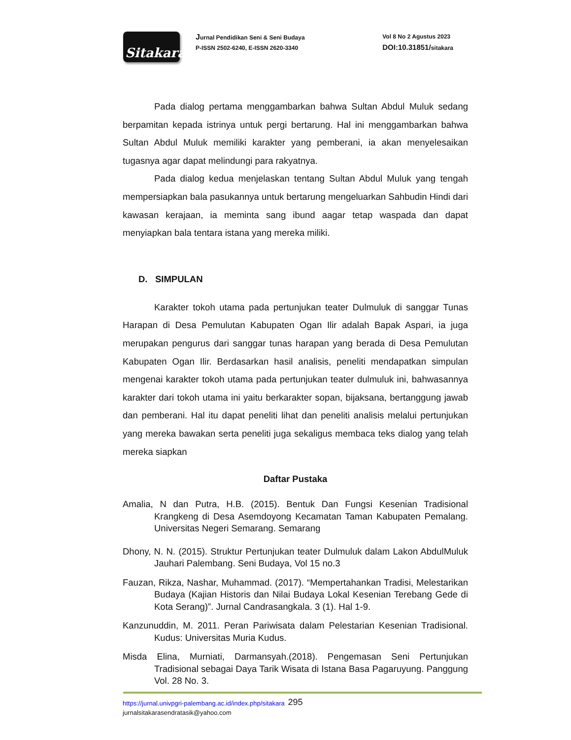Sitakara
Jurnal Pendidikan Seni & Seni Budaya
P-ISSN 2502-6240, E-ISSN 2620-3340
Vol 8 No 2 Agustus 2023
DOI:10.31851/sitakara
Pada dialog pertama menggambarkan bahwa Sultan Abdul Muluk sedang berpamitan kepada istrinya untuk pergi bertarung. Hal ini menggambarkan bahwa Sultan Abdul Muluk memiliki karakter yang pemberani, ia akan menyelesaikan tugasnya agar dapat melindungi para rakyatnya.
Pada dialog kedua menjelaskan tentang Sultan Abdul Muluk yang tengah mempersiapkan bala pasukannya untuk bertarung mengeluarkan Sahbudin Hindi dari kawasan kerajaan, ia meminta sang ibund aagar tetap waspada dan dapat menyiapkan bala tentara istana yang mereka miliki.
D. SIMPULAN
Karakter tokoh utama pada pertunjukan teater Dulmuluk di sanggar Tunas Harapan di Desa Pemulutan Kabupaten Ogan Ilir adalah Bapak Aspari, ia juga merupakan pengurus dari sanggar tunas harapan yang berada di Desa Pemulutan Kabupaten Ogan Ilir. Berdasarkan hasil analisis, peneliti mendapatkan simpulan mengenai karakter tokoh utama pada pertunjukan teater dulmuluk ini, bahwasannya karakter dari tokoh utama ini yaitu berkarakter sopan, bijaksana, bertanggung jawab dan pemberani. Hal itu dapat peneliti lihat dan peneliti analisis melalui pertunjukan yang mereka bawakan serta peneliti juga sekaligus membaca teks dialog yang telah mereka siapkan
Daftar Pustaka
Amalia, N dan Putra, H.B. (2015). Bentuk Dan Fungsi Kesenian Tradisional Krangkeng di Desa Asemdoyong Kecamatan Taman Kabupaten Pemalang. Universitas Negeri Semarang. Semarang
Dhony, N. N. (2015). Struktur Pertunjukan teater Dulmuluk dalam Lakon AbdulMuluk Jauhari Palembang. Seni Budaya, Vol 15 no.3
Fauzan, Rikza, Nashar, Muhammad. (2017). “Mempertahankan Tradisi, Melestarikan Budaya (Kajian Historis dan Nilai Budaya Lokal Kesenian Terebang Gede di Kota Serang)”. Jurnal Candrasangkala. 3 (1). Hal 1-9.
Kanzunuddin, M. 2011. Peran Pariwisata dalam Pelestarian Kesenian Tradisional. Kudus: Universitas Muria Kudus.
Misda Elina, Murniati, Darmansyah.(2018). Pengemasan Seni Pertunjukan Tradisional sebagai Daya Tarik Wisata di Istana Basa Pagaruyung. Panggung Vol. 28 No. 3.
295
https://jurnal.univpgri-palembang.ac.id/index.php/sitakara
jurnalsitakarasendratasik@yahoo.com